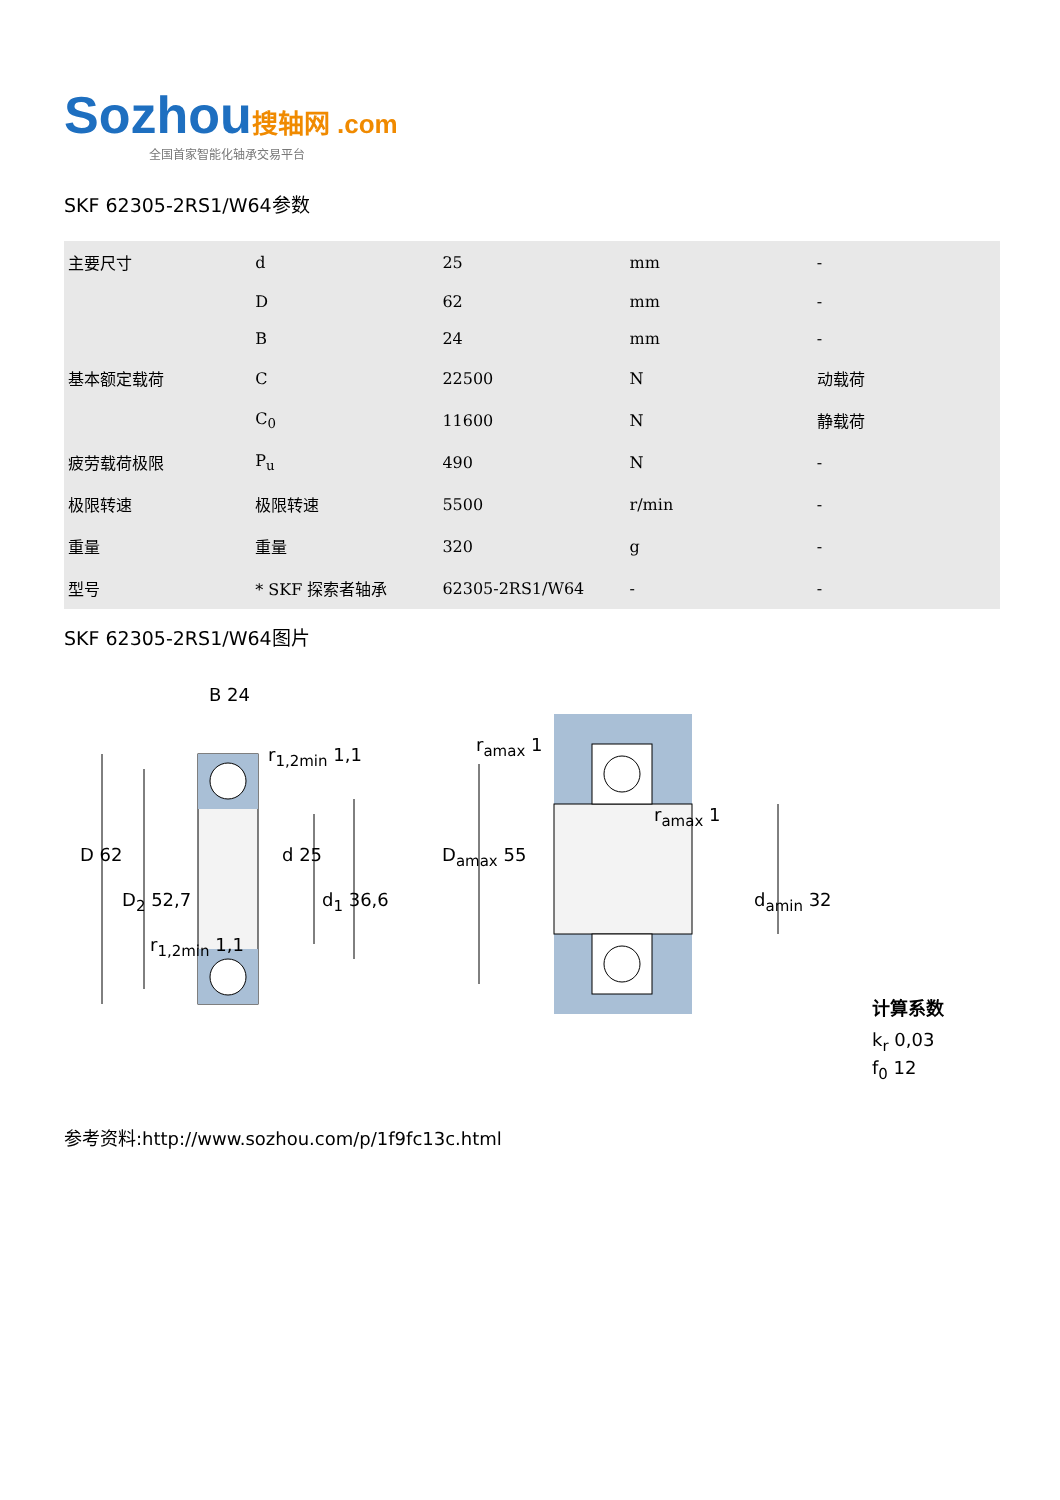Sozhou 搜轴网 .com
全国首家智能化轴承交易平台
SKF 62305-2RS1/W64参数
| 主要尺寸 | d | 25 | mm | - |
| | D | 62 | mm | - |
| | B | 24 | mm | - |
| 基本额定载荷 | C | 22500 | N | 动载荷 |
| | C<sub>0</sub> | 11600 | N | 静载荷 |
| 疲劳载荷极限 | P<sub>u</sub> | 490 | N | - |
| 极限转速 | 极限转速 | 5500 | r/min | - |
| 重量 | 重量 | 320 | g | - |
| 型号 | * SKF 探索者轴承 | 62305-2RS1/W64 | - | - |
SKF 62305-2RS1/W64图片
B 24
r<sub>1,2min</sub> 1,1
D 62 d 25
D<sub>2</sub> 52,7 d<sub>1</sub> 36,6
r<sub>1,2min</sub> 1,1
r<sub>amax</sub> 1
r<sub>amax</sub> 1
D<sub>amax</sub> 55
d<sub>amin</sub> 32
计算系数
k<sub>r</sub> 0,03
f<sub>0</sub> 12
参考资料:http://www.sozhou.com/p/1f9fc13c.html